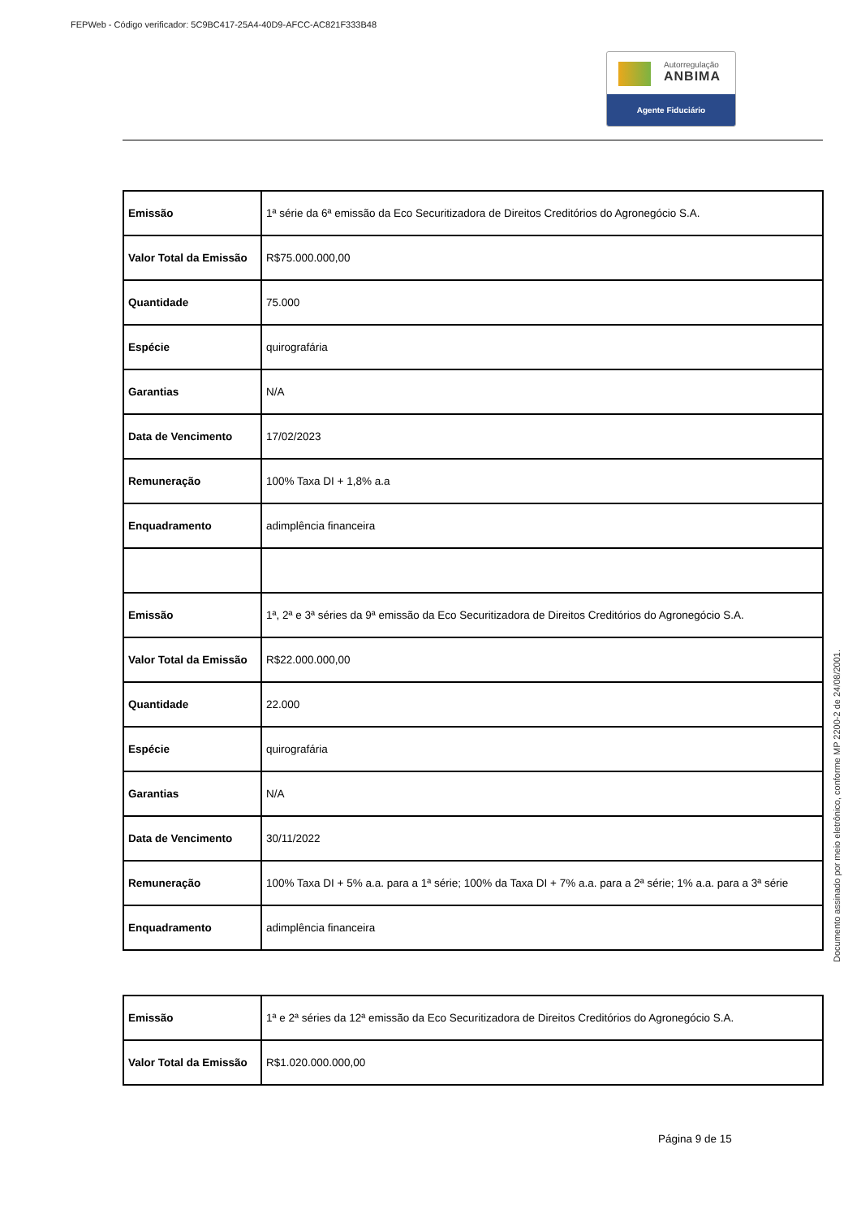FEPWeb - Código verificador: 5C9BC417-25A4-40D9-AFCC-AC821F333B48
Autorregulação
ANBIMA
Agente Fiduciário
Documento assinado por meio eletrônico, conforme MP 2200-2 de 24/08/2001.
| Emissão | 1ª série da 6ª emissão da Eco Securitizadora de Direitos Creditórios do Agronegócio S.A. |
| Valor Total da Emissão | R$75.000.000,00 |
| Quantidade | 75.000 |
| Espécie | quirografária |
| Garantias | N/A |
| Data de Vencimento | 17/02/2023 |
| Remuneração | 100% Taxa DI + 1,8% a.a |
| Enquadramento | adimplência financeira |
| Emissão | 1ª, 2ª e 3ª séries da 9ª emissão da Eco Securitizadora de Direitos Creditórios do Agronegócio S.A. |
| Valor Total da Emissão | R$22.000.000,00 |
| Quantidade | 22.000 |
| Espécie | quirografária |
| Garantias | N/A |
| Data de Vencimento | 30/11/2022 |
| Remuneração | 100% Taxa DI + 5% a.a. para a 1ª série; 100% da Taxa DI + 7% a.a. para a 2ª série; 1% a.a. para a 3ª série |
| Enquadramento | adimplência financeira |
| Emissão | 1ª e 2ª séries da 12ª emissão da Eco Securitizadora de Direitos Creditórios do Agronegócio S.A. |
| Valor Total da Emissão | R$1.020.000.000,00 |
Página 9 de 15